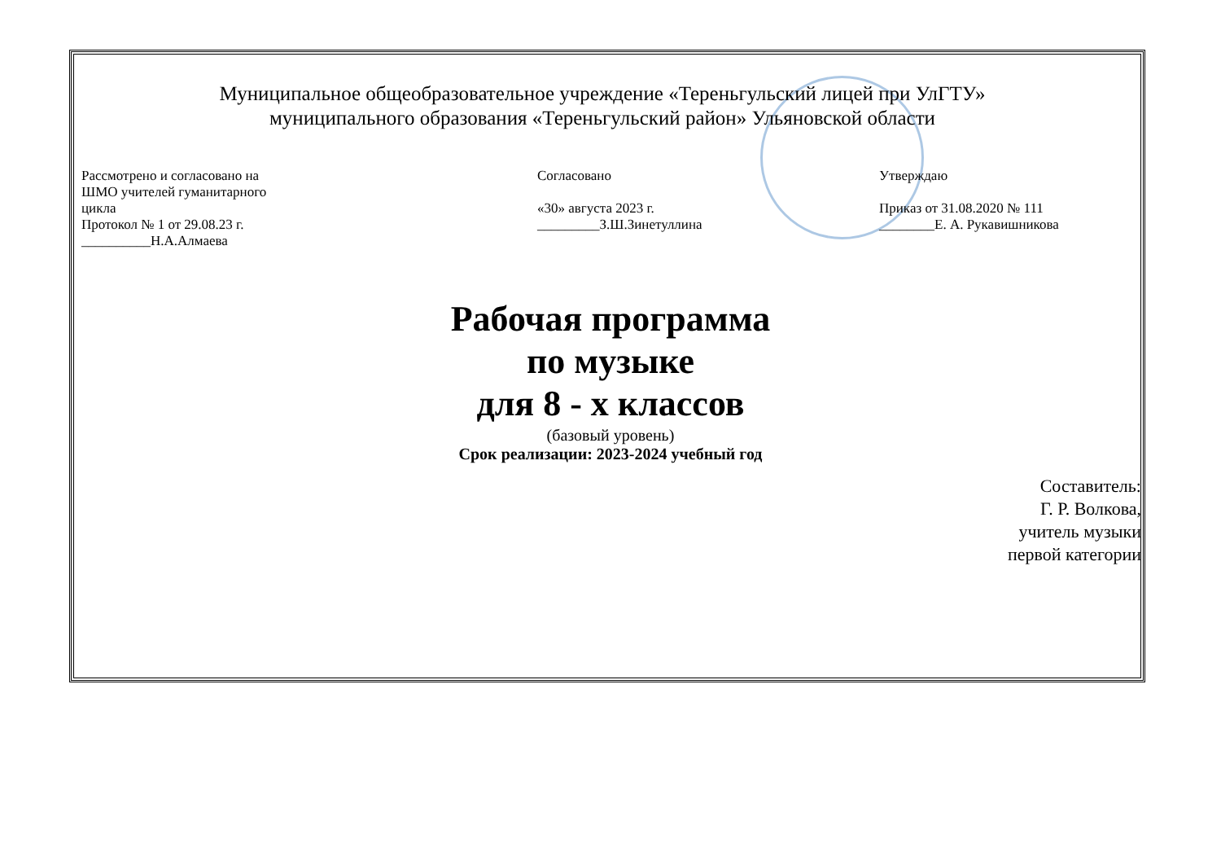Муниципальное общеобразовательное учреждение «Тереньгульский лицей при УлГТУ»
муниципального образования «Тереньгульский район» Ульяновской области
Рассмотрено и согласовано на
ШМО учителей гуманитарного
цикла
Протокол № 1 от 29.08.23 г.
__________Н.А.Алмаева
Согласовано
«30» августа 2023 г.
_________З.Ш.Зинетуллина
Утверждаю
Приказ от 31.08.2020 № 111
________Е. А. Рукавишникова
Рабочая программа
по музыке
для 8 - х классов
(базовый уровень)
Срок реализации: 2023-2024 учебный год
Составитель:
Г. Р. Волкова,
учитель музыки
первой категории